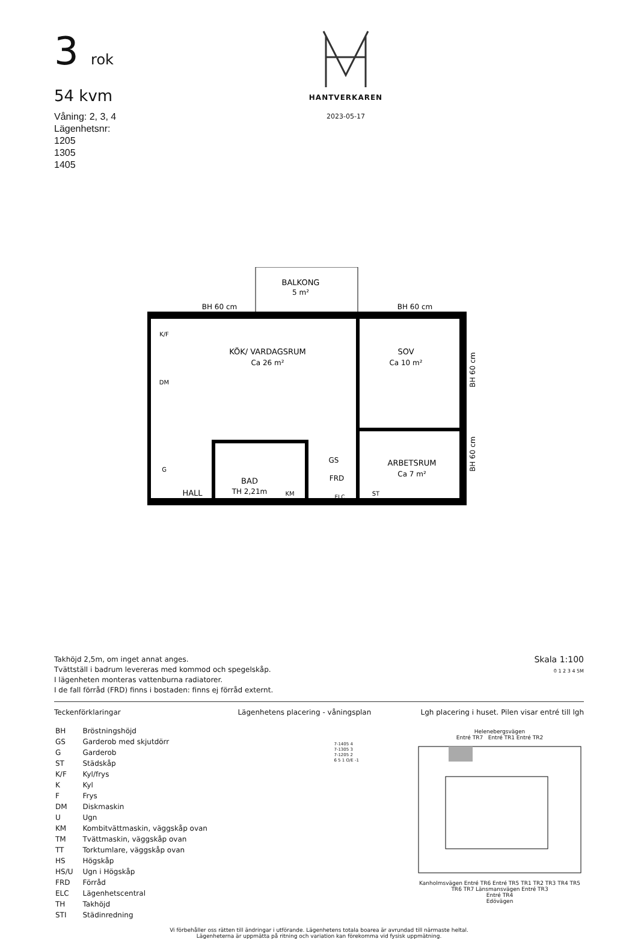3 rok
54 kvm
Våning: 2, 3, 4
Lägenhetsnr:
1205
1305
1405
HANTVERKAREN
2023-05-17
BALKONG
5 m²
BH 60 cm
BH 60 cm
KÖK/ VARDAGSRUM
Ca 26 m²
SOV
Ca 10 m²
ARBETSRUM
Ca 7 m²
BAD
TH 2,21m
HALL
GS
FRD
ELC
KM
ST
K/F
DM
G
BH 60 cm
BH 60 cm
Takhöjd 2,5m, om inget annat anges.
Tvättställ i badrum levereras med kommod och spegelskåp.
I lägenheten monteras vattenburna radiatorer.
I de fall förråd (FRD) finns i bostaden: finns ej förråd externt.
Skala 1:100
0 1 2 3 4 5M
Teckenförklaringar
| BH | Bröstningshöjd |
| GS | Garderob med skjutdörr |
| G | Garderob |
| ST | Städskåp |
| K/F | Kyl/frys |
| K | Kyl |
| F | Frys |
| DM | Diskmaskin |
| U | Ugn |
| KM | Kombitvättmaskin, väggskåp ovan |
| TM | Tvättmaskin, väggskåp ovan |
| TT | Torktumlare, väggskåp ovan |
| HS | Högskåp |
| HS/U | Ugn i Högskåp |
| FRD | Förråd |
| ELC | Lägenhetscentral |
| TH | Takhöjd |
| STI | Städinredning |
Lägenhetens placering - våningsplan
7-1405 4
7-1305 3
7-1205 2
6 5 1 O/E -1
Lgh placering i huset. Pilen visar entré till lgh
Helenebergsvägen
Entré TR7 Entré TR1 Entré TR2
Kanholmsvägen Entré TR6 Entré TR5 TR1 TR2 TR3 TR4 TR5 TR6 TR7 Länsmansvägen Entré TR3
Entré TR4
Edövägen
Vi förbehåller oss rätten till ändringar i utförande. Lägenhetens totala boarea är avrundad till närmaste heltal.
Lägenheterna är uppmätta på ritning och variation kan förekomma vid fysisk uppmätning.